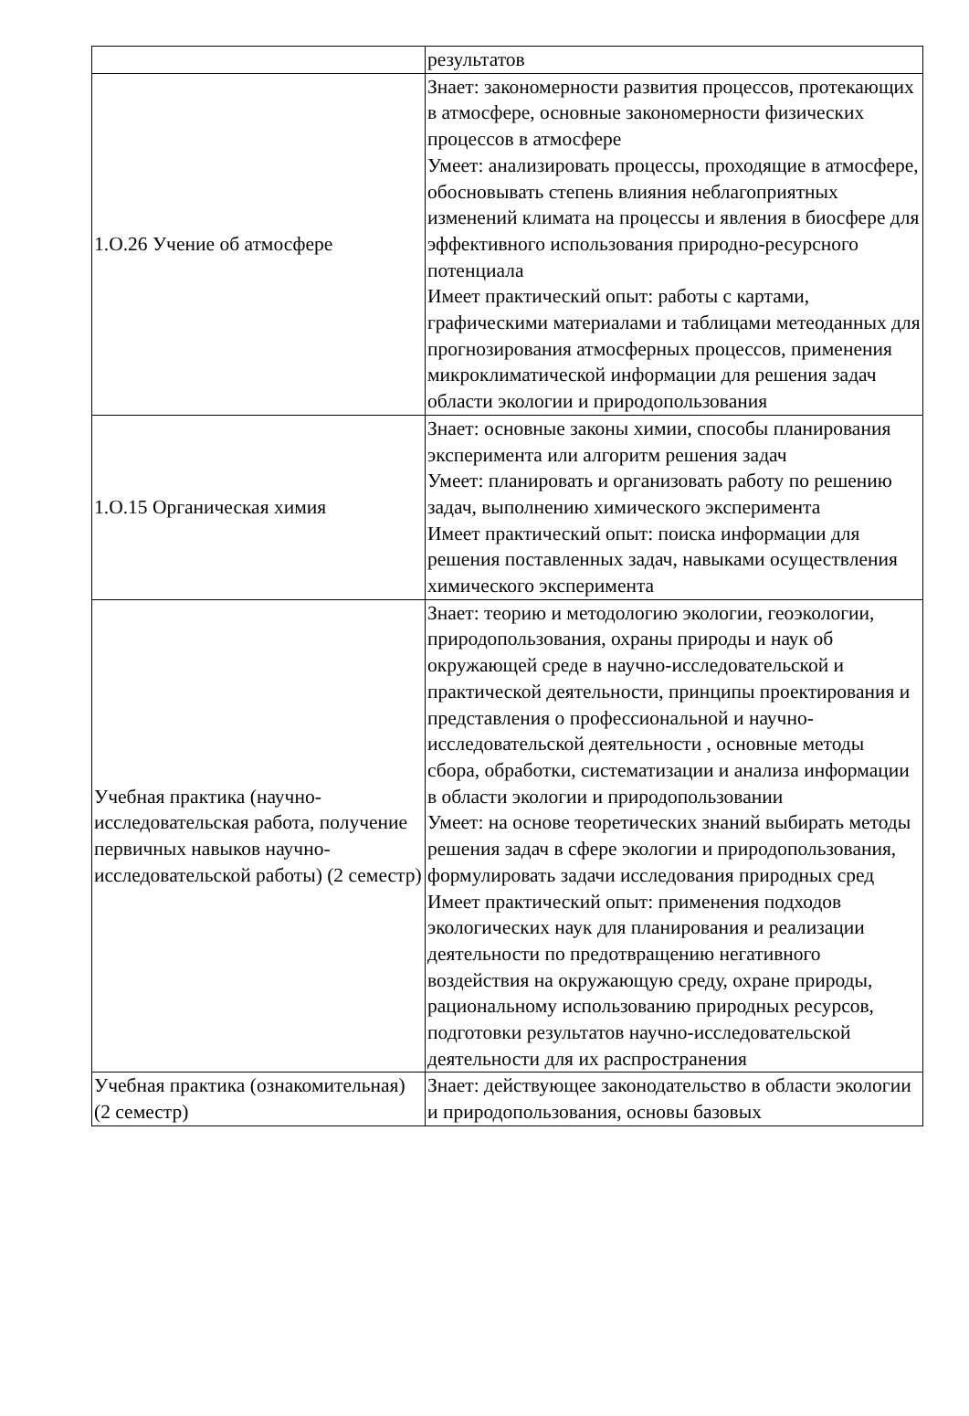| | результатов |
| 1.О.26 Учение об атмосфере | Знает: закономерности развития процессов, протекающих в атмосфере, основные закономерности физических процессов в атмосфере Умеет: анализировать процессы, проходящие в атмосфере, обосновывать степень влияния неблагоприятных изменений климата на процессы и явления в биосфере для эффективного использования природно-ресурсного потенциала Имеет практический опыт: работы с картами, графическими материалами и таблицами метеоданных для прогнозирования атмосферных процессов, применения микроклиматической информации для решения задач области экологии и природопользования |
| 1.О.15 Органическая химия | Знает: основные законы химии, способы планирования эксперимента или алгоритм решения задач Умеет: планировать и организовать работу по решению задач, выполнению химического эксперимента Имеет практический опыт: поиска информации для решения поставленных задач, навыками осуществления химического эксперимента |
| Учебная практика (научно-исследовательская работа, получение первичных навыков научно-исследовательской работы) (2 семестр) | Знает: теорию и методологию экологии, геоэкологии, природопользования, охраны природы и наук об окружающей среде в научно-исследовательской и практической деятельности, принципы проектирования и представления о профессиональной и научно-исследовательской деятельности , основные методы сбора, обработки, систематизации и анализа информации в области экологии и природопользовании Умеет: на основе теоретических знаний выбирать методы решения задач в сфере экологии и природопользования, формулировать задачи исследования природных сред Имеет практический опыт: применения подходов экологических наук для планирования и реализации деятельности по предотвращению негативного воздействия на окружающую среду, охране природы, рациональному использованию природных ресурсов, подготовки результатов научно-исследовательской деятельности для их распространения |
| Учебная практика (ознакомительная) (2 семестр) | Знает: действующее законодательство в области экологии и природопользования, основы базовых |